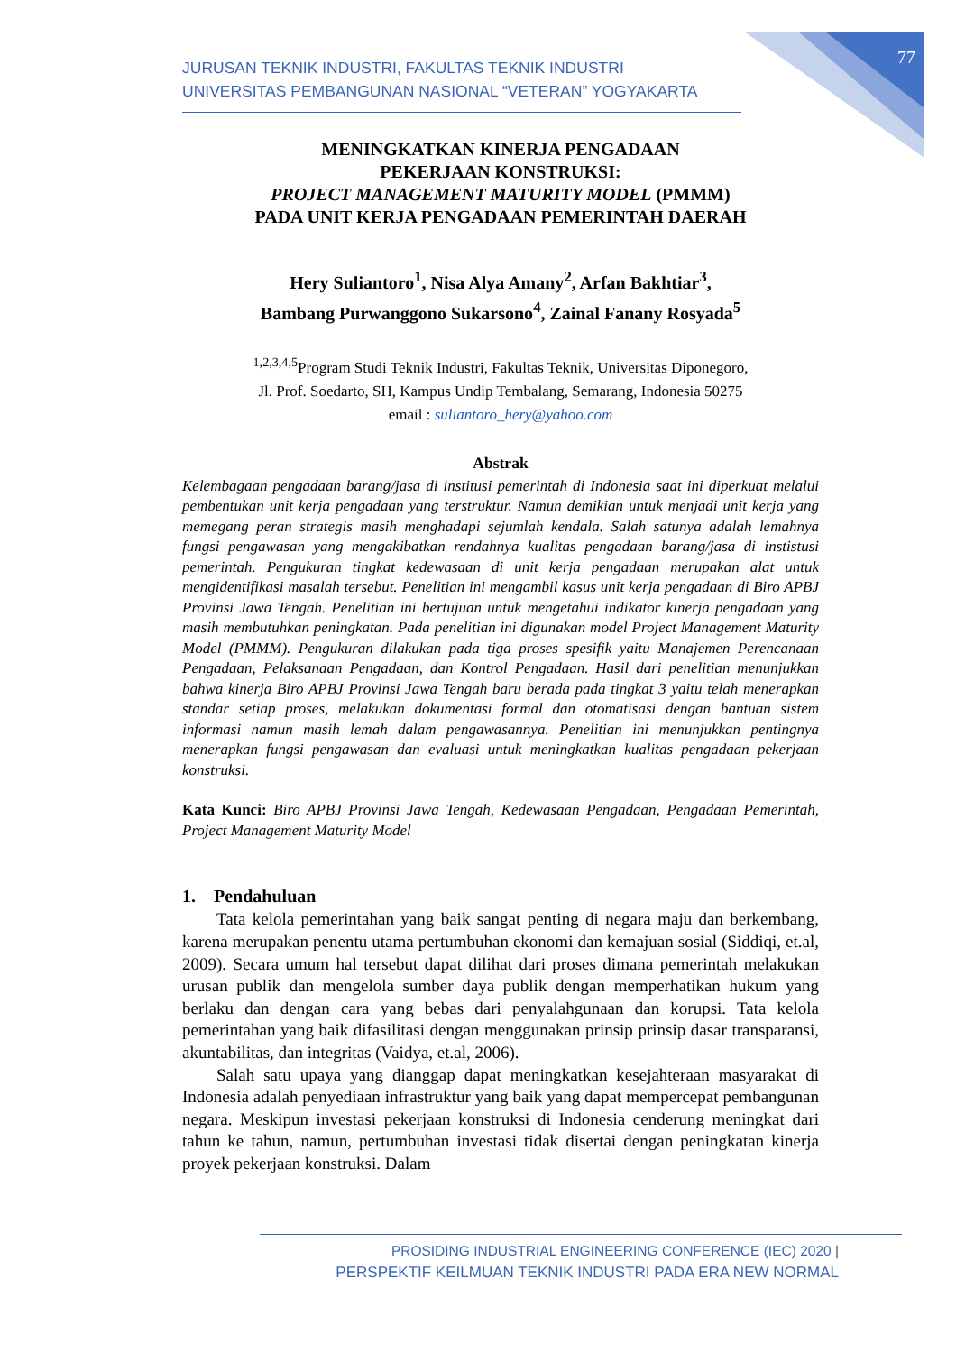77
JURUSAN TEKNIK INDUSTRI, FAKULTAS TEKNIK INDUSTRI
UNIVERSITAS PEMBANGUNAN NASIONAL “VETERAN” YOGYAKARTA
MENINGKATKAN KINERJA PENGADAAN
PEKERJAAN KONSTRUKSI:
PROJECT MANAGEMENT MATURITY MODEL (PMMM)
PADA UNIT KERJA PENGADAAN PEMERINTAH DAERAH
Hery Suliantoro<sup>1</sup>, Nisa Alya Amany<sup>2</sup>, Arfan Bakhtiar<sup>3</sup>,
Bambang Purwanggono Sukarsono<sup>4</sup>, Zainal Fanany Rosyada<sup>5</sup>
<sup>1,2,3,4,5</sup>Program Studi Teknik Industri, Fakultas Teknik, Universitas Diponegoro,
Jl. Prof. Soedarto, SH, Kampus Undip Tembalang, Semarang, Indonesia 50275
email : suliantoro_hery@yahoo.com
Abstrak
Kelembagaan pengadaan barang/jasa di institusi pemerintah di Indonesia saat ini diperkuat melalui pembentukan unit kerja pengadaan yang terstruktur. Namun demikian untuk menjadi unit kerja yang memegang peran strategis masih menghadapi sejumlah kendala. Salah satunya adalah lemahnya fungsi pengawasan yang mengakibatkan rendahnya kualitas pengadaan barang/jasa di instistusi pemerintah. Pengukuran tingkat kedewasaan di unit kerja pengadaan merupakan alat untuk mengidentifikasi masalah tersebut. Penelitian ini mengambil kasus unit kerja pengadaan di Biro APBJ Provinsi Jawa Tengah. Penelitian ini bertujuan untuk mengetahui indikator kinerja pengadaan yang masih membutuhkan peningkatan. Pada penelitian ini digunakan model Project Management Maturity Model (PMMM). Pengukuran dilakukan pada tiga proses spesifik yaitu Manajemen Perencanaan Pengadaan, Pelaksanaan Pengadaan, dan Kontrol Pengadaan. Hasil dari penelitian menunjukkan bahwa kinerja Biro APBJ Provinsi Jawa Tengah baru berada pada tingkat 3 yaitu telah menerapkan standar setiap proses, melakukan dokumentasi formal dan otomatisasi dengan bantuan sistem informasi namun masih lemah dalam pengawasannya. Penelitian ini menunjukkan pentingnya menerapkan fungsi pengawasan dan evaluasi untuk meningkatkan kualitas pengadaan pekerjaan konstruksi.
Kata Kunci: Biro APBJ Provinsi Jawa Tengah, Kedewasaan Pengadaan, Pengadaan Pemerintah, Project Management Maturity Model
1. Pendahuluan
Tata kelola pemerintahan yang baik sangat penting di negara maju dan berkembang, karena merupakan penentu utama pertumbuhan ekonomi dan kemajuan sosial (Siddiqi, et.al, 2009). Secara umum hal tersebut dapat dilihat dari proses dimana pemerintah melakukan urusan publik dan mengelola sumber daya publik dengan memperhatikan hukum yang berlaku dan dengan cara yang bebas dari penyalahgunaan dan korupsi. Tata kelola pemerintahan yang baik difasilitasi dengan menggunakan prinsip prinsip dasar transparansi, akuntabilitas, dan integritas (Vaidya, et.al, 2006).
Salah satu upaya yang dianggap dapat meningkatkan kesejahteraan masyarakat di Indonesia adalah penyediaan infrastruktur yang baik yang dapat mempercepat pembangunan negara. Meskipun investasi pekerjaan konstruksi di Indonesia cenderung meningkat dari tahun ke tahun, namun, pertumbuhan investasi tidak disertai dengan peningkatan kinerja proyek pekerjaan konstruksi. Dalam
PROSIDING INDUSTRIAL ENGINEERING CONFERENCE (IEC) 2020 |
PERSPEKTIF KEILMUAN TEKNIK INDUSTRI PADA ERA NEW NORMAL